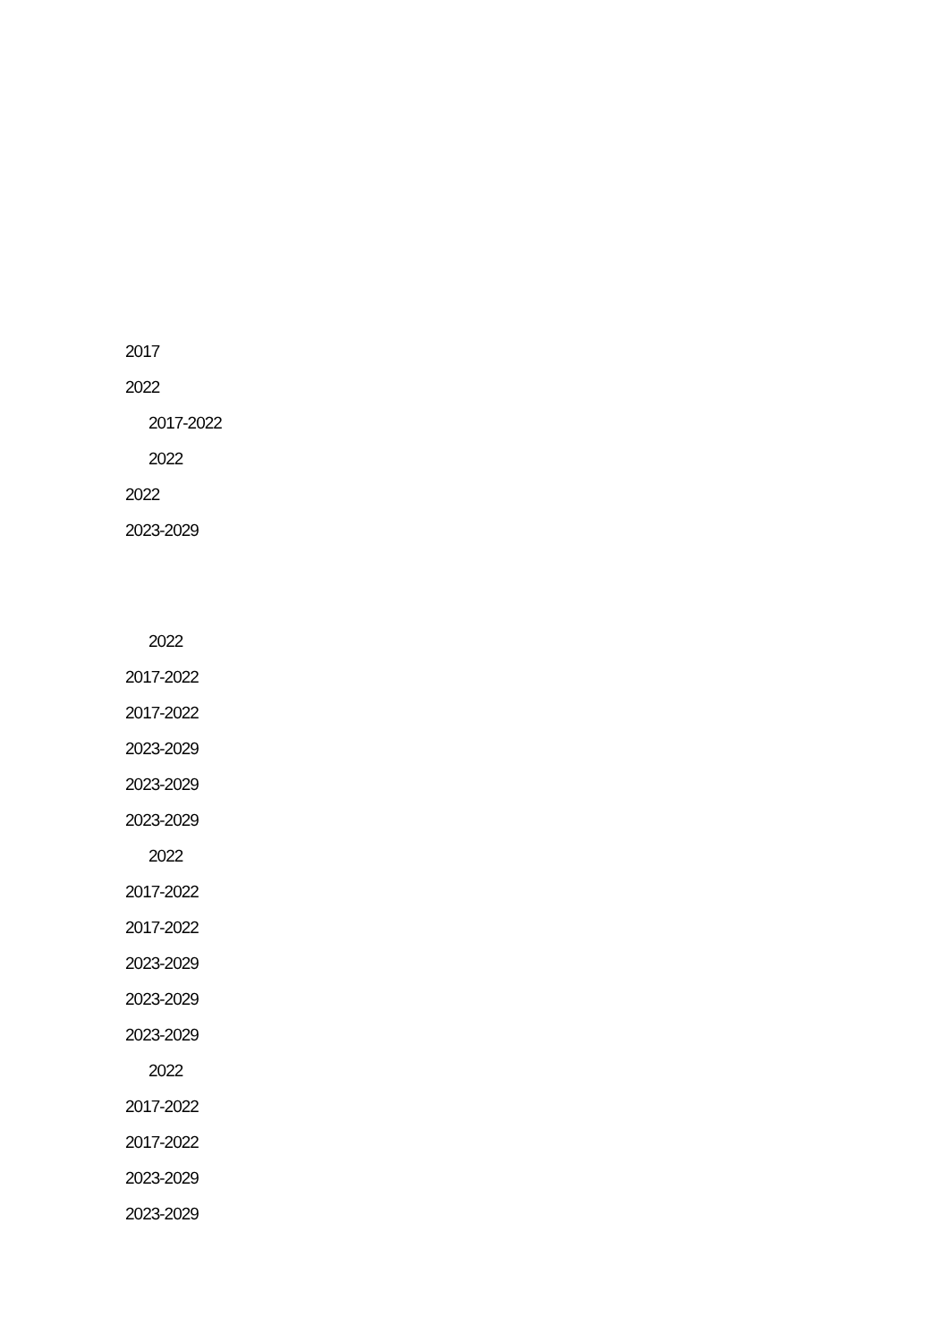2017
2022
2017-2022
2022
2022
2023-2029
2022
2017-2022
2017-2022
2023-2029
2023-2029
2023-2029
2022
2017-2022
2017-2022
2023-2029
2023-2029
2023-2029
2022
2017-2022
2017-2022
2023-2029
2023-2029